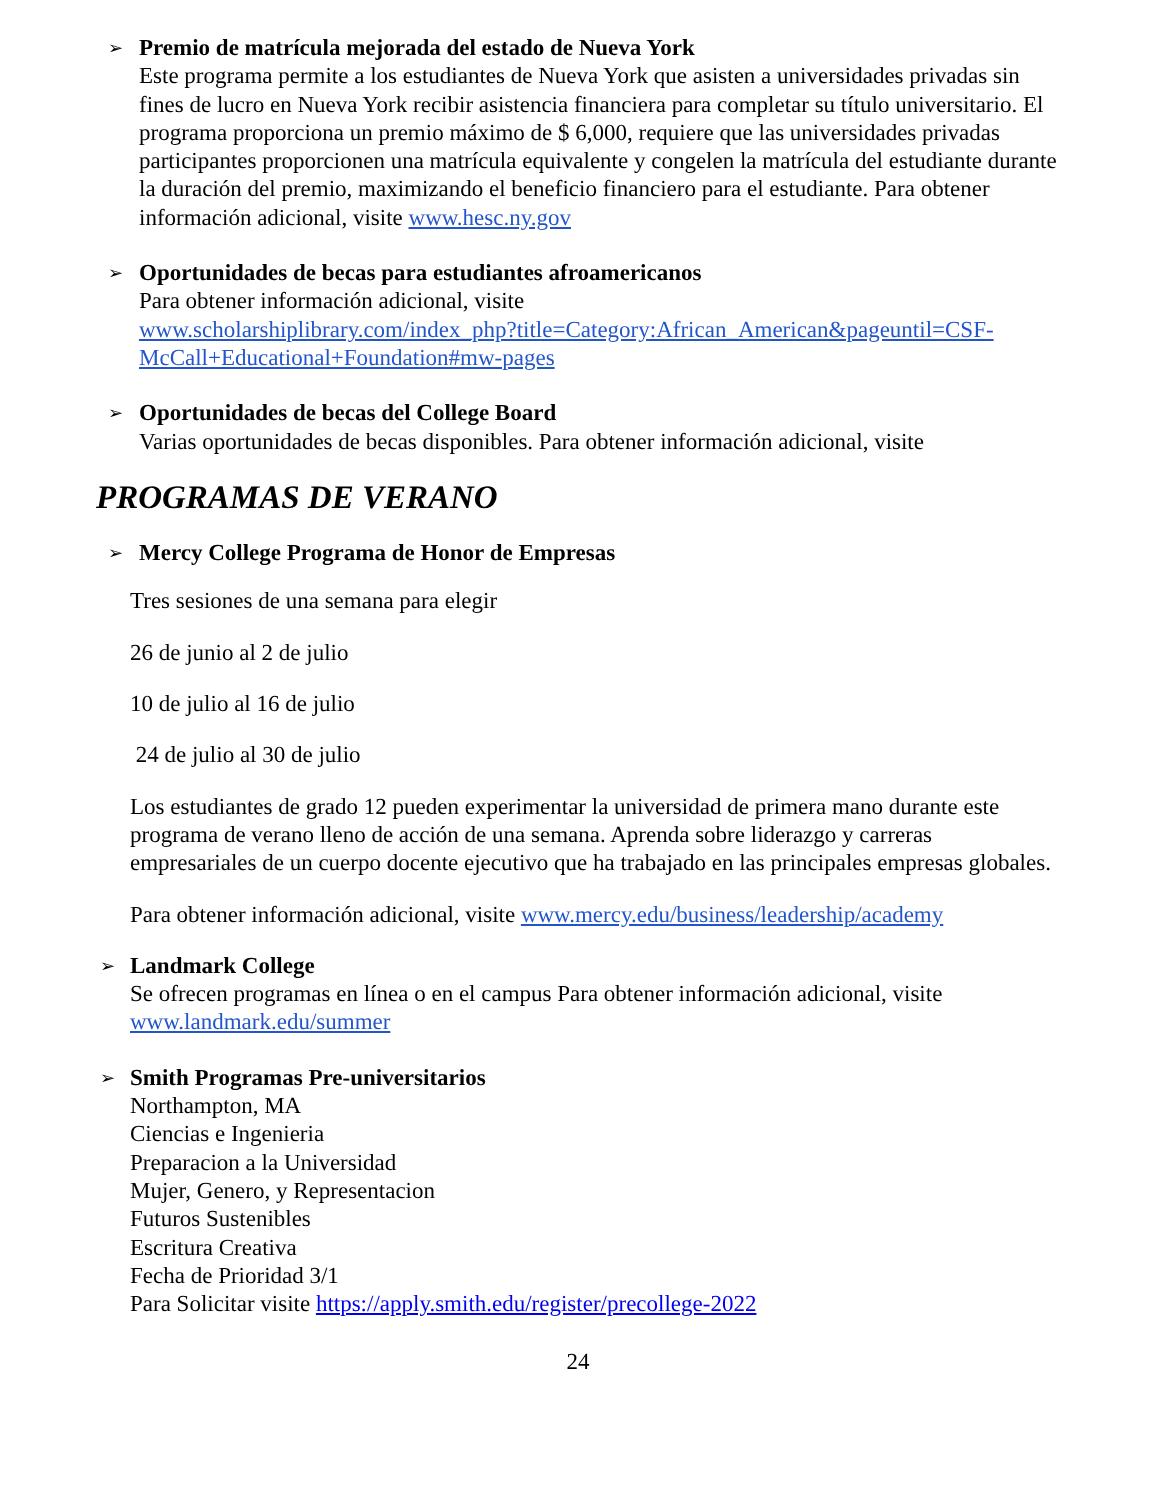➢
Premio de matrícula mejorada del estado de Nueva York
Este programa permite a los estudiantes de Nueva York que asisten a universidades privadas sin fines de lucro en Nueva York recibir asistencia financiera para completar su título universitario. El programa proporciona un premio máximo de $ 6,000, requiere que las universidades privadas participantes proporcionen una matrícula equivalente y congelen la matrícula del estudiante durante la duración del premio, maximizando el beneficio financiero para el estudiante. Para obtener información adicional, visite www.hesc.ny.gov
➢
Oportunidades de becas para estudiantes afroamericanos
Para obtener información adicional, visite
www.scholarshiplibrary.com/index_php?title=Category:African_American&pageuntil=CSF-McCall+Educational+Foundation#mw-pages
➢
Oportunidades de becas del College Board
Varias oportunidades de becas disponibles. Para obtener información adicional, visite
PROGRAMAS DE VERANO
➢
Mercy College Programa de Honor de Empresas
Tres sesiones de una semana para elegir
26 de junio al 2 de julio
10 de julio al 16 de julio
24 de julio al 30 de julio
Los estudiantes de grado 12 pueden experimentar la universidad de primera mano durante este programa de verano lleno de acción de una semana. Aprenda sobre liderazgo y carreras empresariales de un cuerpo docente ejecutivo que ha trabajado en las principales empresas globales.
Para obtener información adicional, visite www.mercy.edu/business/leadership/academy
➢
Landmark College
Se ofrecen programas en línea o en el campus Para obtener información adicional, visite www.landmark.edu/summer
➢
Smith Programas Pre-universitarios
Northampton, MA
Ciencias e Ingenieria
Preparacion a la Universidad
Mujer, Genero, y Representacion
Futuros Sustenibles
Escritura Creativa
Fecha de Prioridad 3/1
Para Solicitar visite https://apply.smith.edu/register/precollege-2022
24